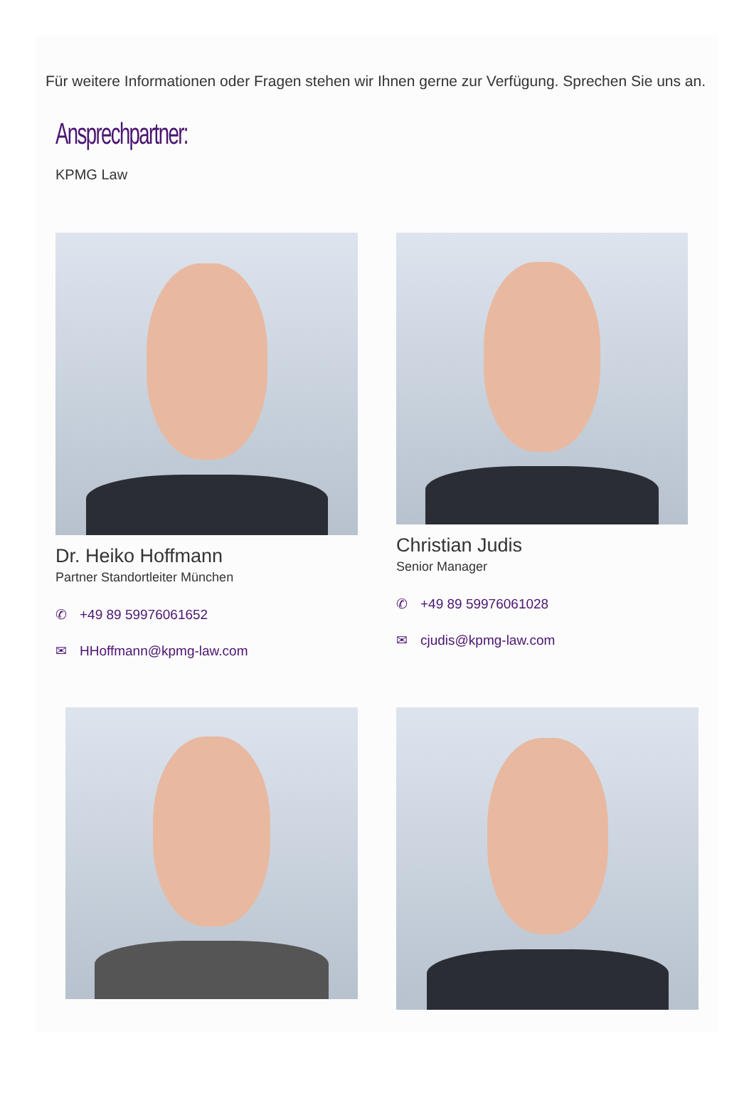Für weitere Informationen oder Fragen stehen wir Ihnen gerne zur Verfügung. Sprechen Sie uns an.
Ansprechpartner:
KPMG Law
Dr. Heiko Hoffmann
Partner Standortleiter München
✆ +49 89 59976061652
✉ HHoffmann@kpmg-law.com
Christian Judis
Senior Manager
✆ +49 89 59976061028
✉ cjudis@kpmg-law.com